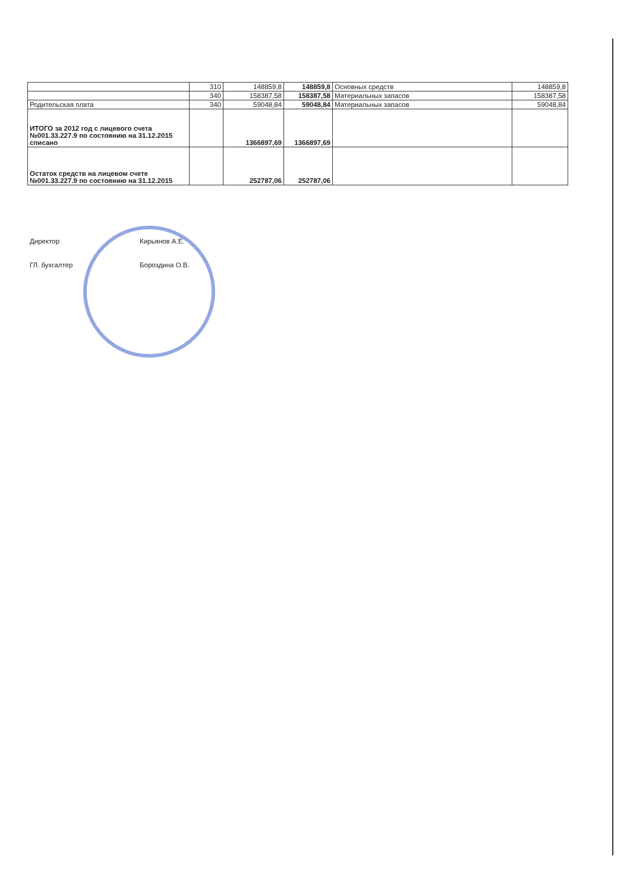| | 310 | 148859,8 | 148859,8 | Основных средств | 148859,8 |
| | 340 | 158387,58 | 158387,58 | Материальных запасов | 158387,58 |
| Родительская плата | 340 | 59048,84 | 59048,84 | Материальных запасов | 59048,84 |
| ИТОГО за 2012 год с лицевого счета №001.33.227.9 по состоянию на 31.12.2015 списано | | 1366897,69 | 1366897,69 | | |
| Остаток средств на лицевом счете №001.33.227.9 по состоянию на 31.12.2015 | | 252787,06 | 252787,06 | | |
Директор Кирьянов А.Е.
ГЛ. бухгалтер Бороздина О.В.